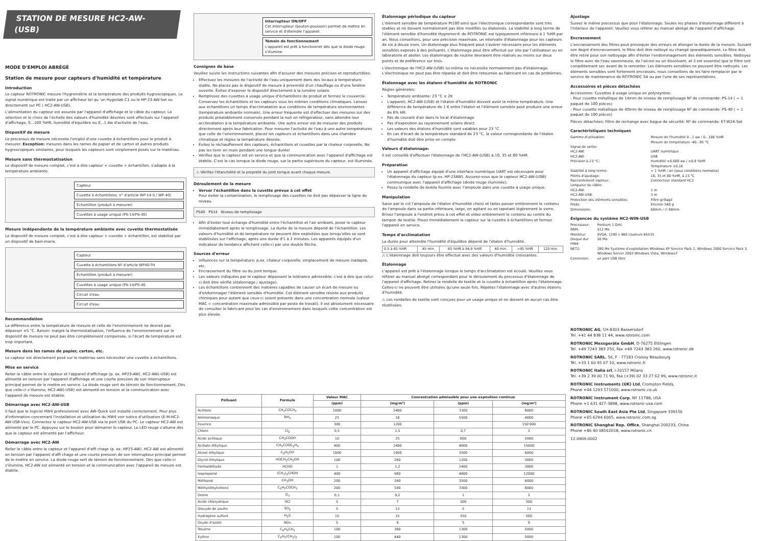STATION DE MESURE HC2-AW-(USB)
MODE D'EMPLOI ABRÉGÉ
Station de mesure pour capteurs d'humidité et température
Introduction
Le capteur ROTRONIC mesure l'hygrométrie et la température des produits hygroscopiques. Le signal numérique est traité par un afficheur tel qu 'un Hygrolab C1 ou le HP-23-AW-Set ou directement sur PC ( HC2-AW-USB).
L'alimentation du capteur est assurée par l'appareil d'affichage et le câble du capteur. La sélection et le choix de l'échelle des valeurs d'humidité désirées sont effectués sur l'appareil d'affichage, 0...100 %HR, humidité d'équilibre ou 0...1 Aw d'activité de l'eau.
Dispositif de mesure
Le processus de mesure nécessite l'emploi d'une cuvette à échantillons pour le produit à mesurer. Exception: mesures dans les rames de papier et de carton et autres produits hygroscopiques similaires, pour lesquels les capteurs sont simplement posés sur le matériau.
Mesure sans thermostatisation
Le dispositif de mesure complet, c'est à dire capteur + cuvette + échantillon, s'adapte à la température ambiante.
Capteur
Cuvette à échantillons, n° d'article WP-14-S / WP-40)
Échantillon (produit à mesurer)
Cuvettes à usage unique (PS-14/PS-40)
Mesure indépendante de la température ambiante avec cuvette thermostatisée
Le dispositif de mesure complet, c'est à dire capteur + cuvette + échantillon, est stabilisé par un dispositif de bain-marie.
Capteur
Cuvette à échantillons Nº d'article WP40-TH
Échantillon (produit à mesurer)
Cuvettes à usage unique (PS-14/PS-40
Circuit d'eau
Circuit d'eau
Recommandation
La différence entre la température de mesure et celle de l'environnement ne devrait pas dépasser ±5 °C. Raison: malgré la thermostatisation, l'influence de l'environnement sur le dispositif de mesure ne peut pas être complètement compensée, si l'écart de température est trop important.
Mesure dans les rames de papier, carton, etc.
Le capteur est directement posé sur le matériau sans nécessiter une cuvette à échantillons.
Mise en service
Relier le câble entre le capteur et l'appareil d'affichage (p. ex. HP23-AW). HC2-AW(-USB) est alimenté en tension par l'appareil d'affichage et une courte pression de son interrupteur principal permet de le mettre en service. La diode rouge sert de témoin de fonctionnement. Dès que celle-ci s'illumine, HC2-AW(-USB) est alimenté en tension et la communication avec l'appareil de mesure est établie.
Démarrage avec HC2-AW-USB
Il faut que le logiciel HW4 professionnel avec AW-Quick soit installé correctement. Pour plus d'information concernant l'installation et utilisation du HW4 voir notice d'utilisation (E-M-HC2-AW-USB-Vxx). Connectez le capteur HC2-AW-USB via le port USB du PC. Le capteur HC2-AW est alimenté par le PC. Appuyez sur le bouton pour démarrer le capteur. Le LED rouge s'allume dès que le capteur est alimenté par l'afficheur.
Démarrage avec HC2-AW
Relier le câble entre le capteur et l'appareil d'affi chage (p. ex. HP23-AW). HC2-AW est alimenté en tension par l'appareil d'affi chage et une courte pression de son interrupteur principal permet de le mettre en service. La diode rouge sert de témoin de fonctionnement. Dès que celle-ci s'illumine, HC2-AW est alimenté en tension et la communication avec l'appareil de mesure est établie.
Interrupteur ON/OFF
Cet interrupteur (bouton-poussoir) permet de mettre en service et d'éteindre l'appareil.
Témoin de fonctionnement
L'appareil est prêt à fonctionner dès que la diode rouge s'illumine.
Consignes de base
Veuillez suivre les instructions suivantes afin d'assurer des mesures précises et reproductibles:
Effectuez les mesures de l'activité de l'eau uniquement dans des locaux à température stable. Ne placez pas le dispositif de mesure à proximité d'un chauffage ou d'une fenêtre ouverte. Évitez d'exposer le dispositif directement à la lumière solaire.
Remplissez des cuvettes à usage unique d'échantillons de produit et fermez le couvercle. Conservez les échantillons et les capteurs sous les mêmes conditions climatiques. Laissez aux échantillons un temps d'acclimatation aux conditions de température environnantes (température ambiante normale). Une erreur fréquente est d'effectuer des mesures sur des produits préalablement conservés pendant la nuit en réfrigérateur, sans attendre leur acclimatation à la température ambiante. Une autre erreur est de mesurer des produits directement après leur fabrication. Pour mesurer l'activité de l'eau à une autre températures que celle de l'environnement, placez les capteurs et échantillons dans une chambre climatique et réglez la température désirée.
Évitez le réchauffement des capteurs, échantillons et cuvettes par la chaleur corporelle. Ne pas les tenir en main pendant une longue durée!
Vérifiez que le capteur est en service et que la communication avec l'appareil d'affichage est établie. C'est le cas lorsque la diode rouge, sur la partie supérieure du capteur, est illuminée.
⚠ Vérifiez l'étanchéité et la propreté du joint torique avant chaque mesure.
Déroulement de la mesure
Verser l'échantillon dans la cuvette prévue à cet effet
Pour éviter la contamination, le remplissage des cuvettes ne doit pas dépasser la ligne de niveau.
PS40 PS14 Niveau de remplissage
Afin d'éviter tout échange d'humidité entre l'échantillon et l'air ambiant, poser le capteur immédiatement après le remplissage. La durée de la mesure dépend de l'échantillon. Les valeurs d'humidité et de température ne peuvent être exploitées que lorsqu'elles se sont stabilisées sur l'affichage, après une durée d'1 à 2 minutes. Les appareils équipés d'un indicateur de tendance affichent celle-ci par une double flèche.
Sources d'erreur
Influences sur la température; p.ex. chaleur corporelle, emplacement de mesure inadapté, etc.
Encrassement du filtre ou du joint torique.
Les valeurs indiquées par le capteur dépassent la tolérance admissible; c'est à dire que celui-ci doit être vérifié (étalonnage / ajustage).
Les échantillons contiennent des matières capables de causer un écart de mesure ou d'endommager l'élément sensible d'humidité. Cet élément sensible résiste aux produits chimiques pour autant que ceux-ci soient présents dans une concentration normale (valeur MAC = concentration maximale admissible par poste de travail). Il est absolument nécessaire de consulter le fabricant pour les cas d'environnement dans lesquels cette concentration est plus élevée.
Étalonnage périodique du capteur
L'élément sensible de température Pt100 ainsi que l'électronique correspondante sont très stables et ne doivent normalement pas être modifiés ou étalonnés. La stabilité à long terme de l'élément sensible d'humidité Hygromer® de ROTRONIC est typiquement inférieure à 1 %HR par an. Nous conseillons, pour une précision maximale, un intervalle d'étalonnage pour les capteurs de six à douze mois. Un étalonnage plus fréquent peut s'avérer nécessaire pour les éléments sensibles exposés à des polluants. L'étalonnage peut être effectué sur site par l'utilisateur ou en laboratoire et atelier. Les étalonnages de routine devraient être réalisés au moins sur deux points et de préférence sur trois.
L'électronique de l'HC2-AW-(USB) lui-même ne nécessite normalement pas d'étalonnage. L'électronique ne peut pas être réparée et doit être retournée au fabricant en cas de problèmes.
Étalonnage avec les étalons d'humidité de ROTRONIC
Règles générales:
Température ambiante: 23 °C ± 2K
L'appareil, HC2-AW-(USB) et l'étalon d'humidité doivent avoir la même température. Une différence de température de 1 K entre l'étalon et l'élément sensible peut produire une erreur de 6% HR.
Pas de courant d'air dans le local d'étalonnage
Pas d'exposition au rayonnement solaire direct
Les valeurs des étalons d'humidité sont valables pour 23 °C
En cas d'écart de la température standard de 23 °C, la valeur correspondante de l'étalon d'humidité doit être prise en compte
Valeurs d'étalonnage:
Il est conseillé d'effectuer l'étalonnage de l'HC2-AW-(USB) à 10, 35 et 80 %HR
Préparation
Un appareil d'affichage équipé d'une interface numérique UART est nécessaire pour l'étalonnage du capteur (p.ex. HP-23AW). Assurez-vous que le capteur HC2-AW-(USB) communique avec l'appareil d'affichage (diode rouge illuminée).
Posez la rondelle de textile fournie avec l'ampoule dans une cuvette à usage unique.
Manipulation
Saisir par le col l'ampoule de l'étalon d'humidité choisi et faites passer entièrement le contenu de l'ampoule dans sa partie inférieure, large, en agitant ou en tapotant légèrement le verre. Brisez l'ampoule à l'endroit prévu à cet effet et videz entièrement le contenu au centre du tampon de textile. Posez immédiatement le capteur sur la cuvette à échantillons et fermez l'appareil en service.
Temps d'acclimatation
La durée pour atteindre l'humidité d'équilibre dépend de l'étalon d'humidité.
| 0,5 à 65 %HR | 45 min. | 65 %HR à 94,9 %HR | 60 min. | >95 %HR | 120 min. |
⚠ L'étalonnage doit toujours être effectué avec des valeurs d'humidité croissantes.
Étalonnage
L'appareil est prêt à l'étalonnage lorsque le temps d'acclimatation est écoulé. Veuillez vous référer au manuel abrégé correspondant pour le déroulement du processus d'étalonnage de l'appareil d'affichage. Retirez la rondelle de textile et la cuvette à échantillon après l'étalonnage. Celles-ci ne peuvent être utilisées qu'une seule fois. Répétez l'étalonnage avec d'autres étalons d'humidité.
⚠ Les rondelles de textile sont conçues pour un usage unique et ne doivent en aucun cas être réutilisées.
Ajustage
Suivez le même processus que pour l'étalonnage. Seules les phases d'étalonnage diffèrent à l'intérieur de l'appareil. Veuillez vous référer au manuel abrégé de l'appareil d'affichage.
Encrassement
L'encrassement des filtres peut provoquer des erreurs et allonger la durée de la mesure. Suivant son degré d'encrassement, le filtre doit être nettoyé ou changé sporadiquement. Le filtre doit être retiré pour son nettoyage afin d'éviter l'endommagement des éléments sensibles. Nettoyez le filtre avec de l'eau savonneuse, de l'alcool ou un dissolvant, et il est essentiel que le filtre soit complètement sec avant de le remonter. Les éléments sensibles ne peuvent être nettoyés. Les éléments sensibles sont fortement encrassés, nous conseillons de les faire remplacer par le service de maintenance de ROTRONIC SA ou par l'une de ses représentations.
Accessoires et pièces détachées
Accessoires: Cuvettes à usage unique en polystyrène:
- Pour cuvette métallique de 14mm de niveau de remplissage Nº de commande: PS-14 ( = 1 paquet de 100 pièces)
- Pour cuvette métallique de 40mm de niveau de remplissage Nº de commande: PS-40 ( = 1 paquet de 100 pièces)
Pièces détachées: Filtre de rechange avec bague de sécurité: Nº de commande: ET-W24-Set
Caractéristiques techniques
| Gamme d'utilisation: | Mesure de l'humidité 0...1 aw / 0...100 %HR Mesure de température -40...85 °C |
| Signal de sortie: | |
| HC2-AW: | UART numérique |
| HC2-AW: | USB |
| Précision à 23 °C: | Humidité ±0,008 aw / ±0,8 %HR Température ±0,1K |
| Stabilité à long terme: | < 1 %HR / an (sous conditions normales) |
| Points d'ajustage: | 10, 35 et 80 %HR, à 23 °C |
| Raccordement capteur: | Connecteur standard HC2 |
| Longueur du câble: | |
| HC2-AW: | 1 m |
| HC2-AW-USB: | 3 m |
| Protection des éléments sensibles: | Filtre grillagé |
| Poids: | Environ 540 g |
| Dimensions: | 60mm / ∅ 68mm |
Exigences du système HC2-WIN-USB
| Processeur: | Pentium 1 GHz |
| RAM: | 512 Mo |
| Moniteur: | SVGA, 1280 x 960 couleurs 65535 |
| Disque dur HW4: | 50 Mo |
| NET2: | 280 Mo Système d'exploitation Windows XP Service Pack 2, Windows 2000 Service Pack 3, Windows Server 2003 Windows Vista, Windows7 |
| Connexion: | un port USB libre |
ROTRONIC AG, CH-8303 Bassersdorf
Tel. +41 44 838 11 44, www.rotronic.com
ROTRONIC Messgeräte GmbH, D-76275 Ettlingen
Tel. +49 7243 383 250, Fax +49 7243 383 260, www.rotronic.de
ROTRONIC SARL, 56, F - 77183 Croissy Beaubourg
Tél. +33 1 60 95 07 10, www.rotronic.fr
ROTRONIC Italia srl, I-20157 Milano
Tel. +39 2 39 00 71 90, Fax (+39) 02 33 27 62 99, www.rotronic.it
ROTRONIC Instruments (UK) Ltd, Crompton Fields,
Phone +44 1293 571000, www.rotronic.co.uk
ROTRONIC Instrument Corp, NY 11788, USA
Phone +1 631 427-3898, www.rotronic-usa.com
ROTRONIC South East Asia Pte Ltd, Singapore 339156
Phone +65 6294 6065, www.rotronic.com.sg
ROTRONIC Shanghai Rep. Office, Shanghai 200233, China
Phone +86 40 08162018, www.rotronic.cn
12.0909.0002
| Polluant | Formule | Valeur MAC | Concentration admissible pour une exposition continue | | |
| --- | --- | --- | --- | --- | --- |
| | | (ppm) | (mg/m³) | (ppm) | (mg/m³) |
| Acétone | CH<sub>3</sub>COCH<sub>3</sub> | 1000 | 2400 | 3300 | 8000 |
| Ammoniaque | NH<sub>3</sub> | 25 | 18 | 5500 | 4000 |
| Essence | | 300 | 1200 | | 150'000 |
| Chlore | Cl<sub>2</sub> | 0,5 | 1,5 | 0,7 | 2 |
| Acide acétique | CH<sub>3</sub>COOH | 10 | 25 | 800 | 2000 |
| Acétate éthylique | CH<sub>3</sub>COOC<sub>2</sub>H<sub>5</sub> | 400 | 1400 | 4000 | 15000 |
| Alcool éthylique | C<sub>2</sub>H<sub>5</sub>OH | 1000 | 1900 | 3500 | 6000 |
| Glycol éthylique | HOCH<sub>2</sub>CH<sub>2</sub>OH | 100 | 260 | 1200 | 3000 |
| Formaldéhyde | HCHO | 1 | 1,2 | 2400 | 3000 |
| Isopropanol | (CH<sub>3</sub>)<sub>2</sub>CHOH | 400 | 980 | 4800 | 12000 |
| Méthanol | CH<sub>3</sub>OH | 200 | 260 | 3500 | 6000 |
| Méthyléthylcétone | C<sub>2</sub>H<sub>5</sub>COCH<sub>3</sub> | 200 | 590 | 3300 | 8000 |
| Ozone | O<sub>3</sub> | 0,1 | 0,2 | 1 | 2 |
| Acide chlorydrique | HCl | 5 | 7 | 300 | 500 |
| Dioxyde de soufre | SO<sub>2</sub> | 5 | 13 | 5 | 13 |
| Hydrogène sulfuré | H<sub>2</sub>S | 10 | 15 | 350 | 500 |
| Oxyde d'azote | NOx | 5 | 9 | 5 | 9 |
| Toluène | C<sub>6</sub>H<sub>5</sub>CH<sub>3</sub> | 100 | 380 | 1300 | 5000 |
| Xylène | C<sub>6</sub>H<sub>5</sub>(CH<sub>3</sub>)<sub>2</sub> | 100 | 440 | 1300 | 5000 |